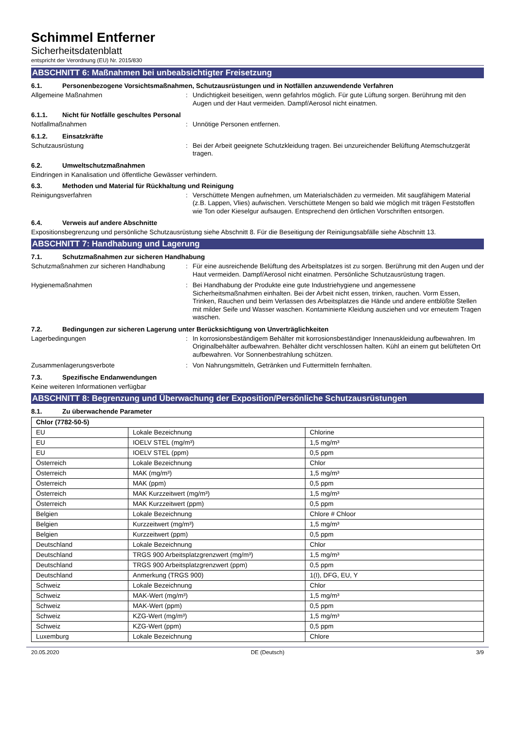Schimmel Entferner
Sicherheitsdatenblatt
entspricht der Verordnung (EU) Nr. 2015/830
ABSCHNITT 6: Maßnahmen bei unbeabsichtigter Freisetzung
6.1. Personenbezogene Vorsichtsmaßnahmen, Schutzausrüstungen und in Notfällen anzuwendende Verfahren
Allgemeine Maßnahmen : Undichtigkeit beseitigen, wenn gefahrlos möglich. Für gute Lüftung sorgen. Berührung mit den Augen und der Haut vermeiden. Dampf/Aerosol nicht einatmen.
6.1.1. Nicht für Notfälle geschultes Personal
Notfallmaßnahmen : Unnötige Personen entfernen.
6.1.2. Einsatzkräfte
Schutzausrüstung : Bei der Arbeit geeignete Schutzkleidung tragen. Bei unzureichender Belüftung Atemschutzgerät tragen.
6.2. Umweltschutzmaßnahmen
Eindringen in Kanalisation und öffentliche Gewässer verhindern.
6.3. Methoden und Material für Rückhaltung und Reinigung
Reinigungsverfahren : Verschüttete Mengen aufnehmen, um Materialschäden zu vermeiden. Mit saugfähigem Material (z.B. Lappen, Vlies) aufwischen. Verschüttete Mengen so bald wie möglich mit trägen Feststoffen wie Ton oder Kieselgur aufsaugen. Entsprechend den örtlichen Vorschriften entsorgen.
6.4. Verweis auf andere Abschnitte
Expositionsbegrenzung und persönliche Schutzausrüstung siehe Abschnitt 8. Für die Beseitigung der Reinigungsabfälle siehe Abschnitt 13.
ABSCHNITT 7: Handhabung und Lagerung
7.1. Schutzmaßnahmen zur sicheren Handhabung
Schutzmaßnahmen zur sicheren Handhabung : Für eine ausreichende Belüftung des Arbeitsplatzes ist zu sorgen. Berührung mit den Augen und der Haut vermeiden. Dampf/Aerosol nicht einatmen. Persönliche Schutzausrüstung tragen.
Hygienemaßnahmen : Bei Handhabung der Produkte eine gute Industriehygiene und angemessene Sicherheitsmaßnahmen einhalten. Bei der Arbeit nicht essen, trinken, rauchen. Vorm Essen, Trinken, Rauchen und beim Verlassen des Arbeitsplatzes die Hände und andere entblößte Stellen mit milder Seife und Wasser waschen. Kontaminierte Kleidung ausziehen und vor erneutem Tragen waschen.
7.2. Bedingungen zur sicheren Lagerung unter Berücksichtigung von Unverträglichkeiten
Lagerbedingungen : In korrosionsbeständigem Behälter mit korrosionsbeständiger Innenauskleidung aufbewahren. Im Originalbehälter aufbewahren. Behälter dicht verschlossen halten. Kühl an einem gut belüfteten Ort aufbewahren. Vor Sonnenbestrahlung schützen.
Zusammenlagerungsverbote : Von Nahrungsmitteln, Getränken und Futtermitteln fernhalten.
7.3. Spezifische Endanwendungen
Keine weiteren Informationen verfügbar
ABSCHNITT 8: Begrenzung und Überwachung der Exposition/Persönliche Schutzausrüstungen
8.1. Zu überwachende Parameter
| Chlor (7782-50-5) | | |
| --- | --- | --- |
| EU | Lokale Bezeichnung | Chlorine |
| EU | IOELV STEL (mg/m³) | 1,5 mg/m³ |
| EU | IOELV STEL (ppm) | 0,5 ppm |
| Österreich | Lokale Bezeichnung | Chlor |
| Österreich | MAK (mg/m³) | 1,5 mg/m³ |
| Österreich | MAK (ppm) | 0,5 ppm |
| Österreich | MAK Kurzzeitwert (mg/m³) | 1,5 mg/m³ |
| Österreich | MAK Kurzzeitwert (ppm) | 0,5 ppm |
| Belgien | Lokale Bezeichnung | Chlore # Chloor |
| Belgien | Kurzzeitwert (mg/m³) | 1,5 mg/m³ |
| Belgien | Kurzzeitwert (ppm) | 0,5 ppm |
| Deutschland | Lokale Bezeichnung | Chlor |
| Deutschland | TRGS 900 Arbeitsplatzgrenzwert (mg/m³) | 1,5 mg/m³ |
| Deutschland | TRGS 900 Arbeitsplatzgrenzwert (ppm) | 0,5 ppm |
| Deutschland | Anmerkung (TRGS 900) | 1(I), DFG, EU, Y |
| Schweiz | Lokale Bezeichnung | Chlor |
| Schweiz | MAK-Wert (mg/m³) | 1,5 mg/m³ |
| Schweiz | MAK-Wert (ppm) | 0,5 ppm |
| Schweiz | KZG-Wert (mg/m³) | 1,5 mg/m³ |
| Schweiz | KZG-Wert (ppm) | 0,5 ppm |
| Luxemburg | Lokale Bezeichnung | Chlore |
20.05.2020 DE (Deutsch) 3/9